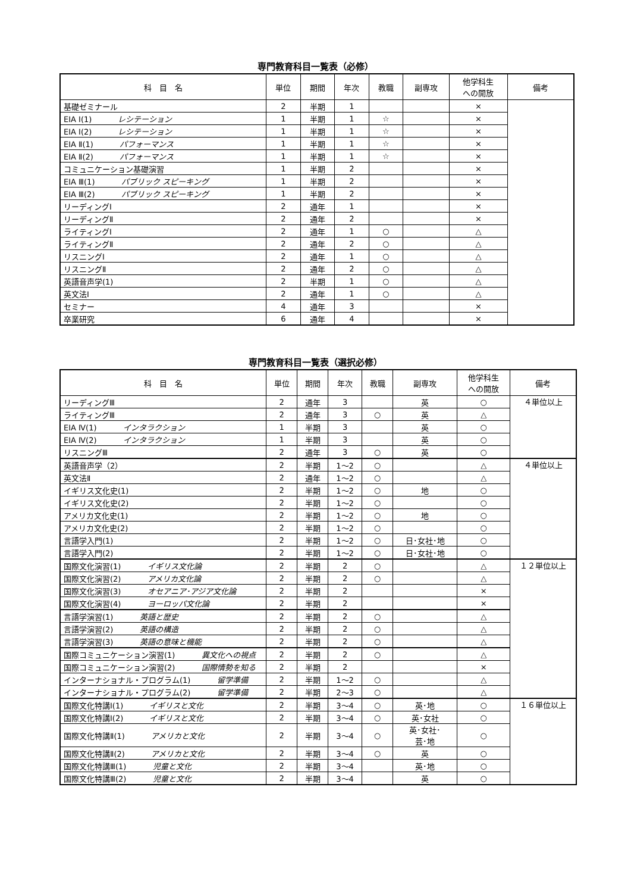専門教育科目一覧表（必修）
| 科 目 名 | 単位 | 期間 | 年次 | 教職 | 副専攻 | 他学科生 への開放 | 備考 |
| --- | --- | --- | --- | --- | --- | --- | --- |
| 基礎ゼミナール | 2 | 半期 | 1 | | | × | |
| EIA Ⅰ(1) レシテーション | 1 | 半期 | 1 | ☆ | | × | |
| EIA Ⅰ(2) レシテーション | 1 | 半期 | 1 | ☆ | | × | |
| EIA Ⅱ(1) パフォーマンス | 1 | 半期 | 1 | ☆ | | × | |
| EIA Ⅱ(2) パフォーマンス | 1 | 半期 | 1 | ☆ | | × | |
| コミュニケーション基礎演習 | 1 | 半期 | 2 | | | × | |
| EIA Ⅲ(1) パブリック スピーキング | 1 | 半期 | 2 | | | × | |
| EIA Ⅲ(2) パブリック スピーキング | 1 | 半期 | 2 | | | × | |
| リーディングⅠ | 2 | 通年 | 1 | | | × | |
| リーディングⅡ | 2 | 通年 | 2 | | | × | |
| ライティングⅠ | 2 | 通年 | 1 | ○ | | △ | |
| ライティングⅡ | 2 | 通年 | 2 | ○ | | △ | |
| リスニングⅠ | 2 | 通年 | 1 | ○ | | △ | |
| リスニングⅡ | 2 | 通年 | 2 | ○ | | △ | |
| 英語音声学(1) | 2 | 半期 | 1 | ○ | | △ | |
| 英文法Ⅰ | 2 | 通年 | 1 | ○ | | △ | |
| セミナー | 4 | 通年 | 3 | | | × | |
| 卒業研究 | 6 | 通年 | 4 | | | × | |
専門教育科目一覧表（選択必修）
| 科 目 名 | 単位 | 期間 | 年次 | 教職 | 副専攻 | 他学科生 への開放 | 備考 |
| --- | --- | --- | --- | --- | --- | --- | --- |
| リーディングⅢ | 2 | 通年 | 3 | | 英 | ○ | ４単位以上 |
| ライティングⅢ | 2 | 通年 | 3 | ○ | 英 | △ | |
| EIA Ⅳ(1) インタラクション | 1 | 半期 | 3 | | 英 | ○ | |
| EIA Ⅳ(2) インタラクション | 1 | 半期 | 3 | | 英 | ○ | |
| リスニングⅢ | 2 | 通年 | 3 | ○ | 英 | ○ | |
| 英語音声学（2） | 2 | 半期 | 1～2 | ○ | | △ | ４単位以上 |
| 英文法Ⅱ | 2 | 通年 | 1～2 | ○ | | △ | |
| イギリス文化史(1) | 2 | 半期 | 1～2 | ○ | 地 | ○ | |
| イギリス文化史(2) | 2 | 半期 | 1～2 | ○ | | ○ | |
| アメリカ文化史(1) | 2 | 半期 | 1～2 | ○ | 地 | ○ | |
| アメリカ文化史(2) | 2 | 半期 | 1～2 | ○ | | ○ | |
| 言語学入門(1) | 2 | 半期 | 1～2 | ○ | 日･女社･地 | ○ | |
| 言語学入門(2) | 2 | 半期 | 1～2 | ○ | 日･女社･地 | ○ | |
| 国際文化演習(1) イギリス文化論 | 2 | 半期 | 2 | ○ | | △ | １２単位以上 |
| 国際文化演習(2) アメリカ文化論 | 2 | 半期 | 2 | ○ | | △ | |
| 国際文化演習(3) オセアニア･アジア文化論 | 2 | 半期 | 2 | | | × | |
| 国際文化演習(4) ヨーロッパ文化論 | 2 | 半期 | 2 | | | × | |
| 言語学演習(1) 英語と歴史 | 2 | 半期 | 2 | ○ | | △ | |
| 言語学演習(2) 英語の構造 | 2 | 半期 | 2 | ○ | | △ | |
| 言語学演習(3) 英語の意味と機能 | 2 | 半期 | 2 | ○ | | △ | |
| 国際コミュニケーション演習(1) 異文化への視点 | 2 | 半期 | 2 | ○ | | △ | |
| 国際コミュニケーション演習(2) 国際情勢を知る | 2 | 半期 | 2 | | | × | |
| インターナショナル・プログラム(1) 留学準備 | 2 | 半期 | 1～2 | ○ | | △ | |
| インターナショナル・プログラム(2) 留学準備 | 2 | 半期 | 2～3 | ○ | | △ | |
| 国際文化特講Ⅰ(1) イギリスと文化 | 2 | 半期 | 3～4 | ○ | 英･地 | ○ | １６単位以上 |
| 国際文化特講Ⅰ(2) イギリスと文化 | 2 | 半期 | 3～4 | ○ | 英･女社 | ○ | |
| 国際文化特講Ⅱ(1) アメリカと文化 | 2 | 半期 | 3～4 | ○ | 英･女社･ 芸･地 | ○ | |
| 国際文化特講Ⅱ(2) アメリカと文化 | 2 | 半期 | 3～4 | ○ | 英 | ○ | |
| 国際文化特講Ⅲ(1) 児童と文化 | 2 | 半期 | 3～4 | | 英･地 | ○ | |
| 国際文化特講Ⅲ(2) 児童と文化 | 2 | 半期 | 3～4 | | 英 | ○ | |